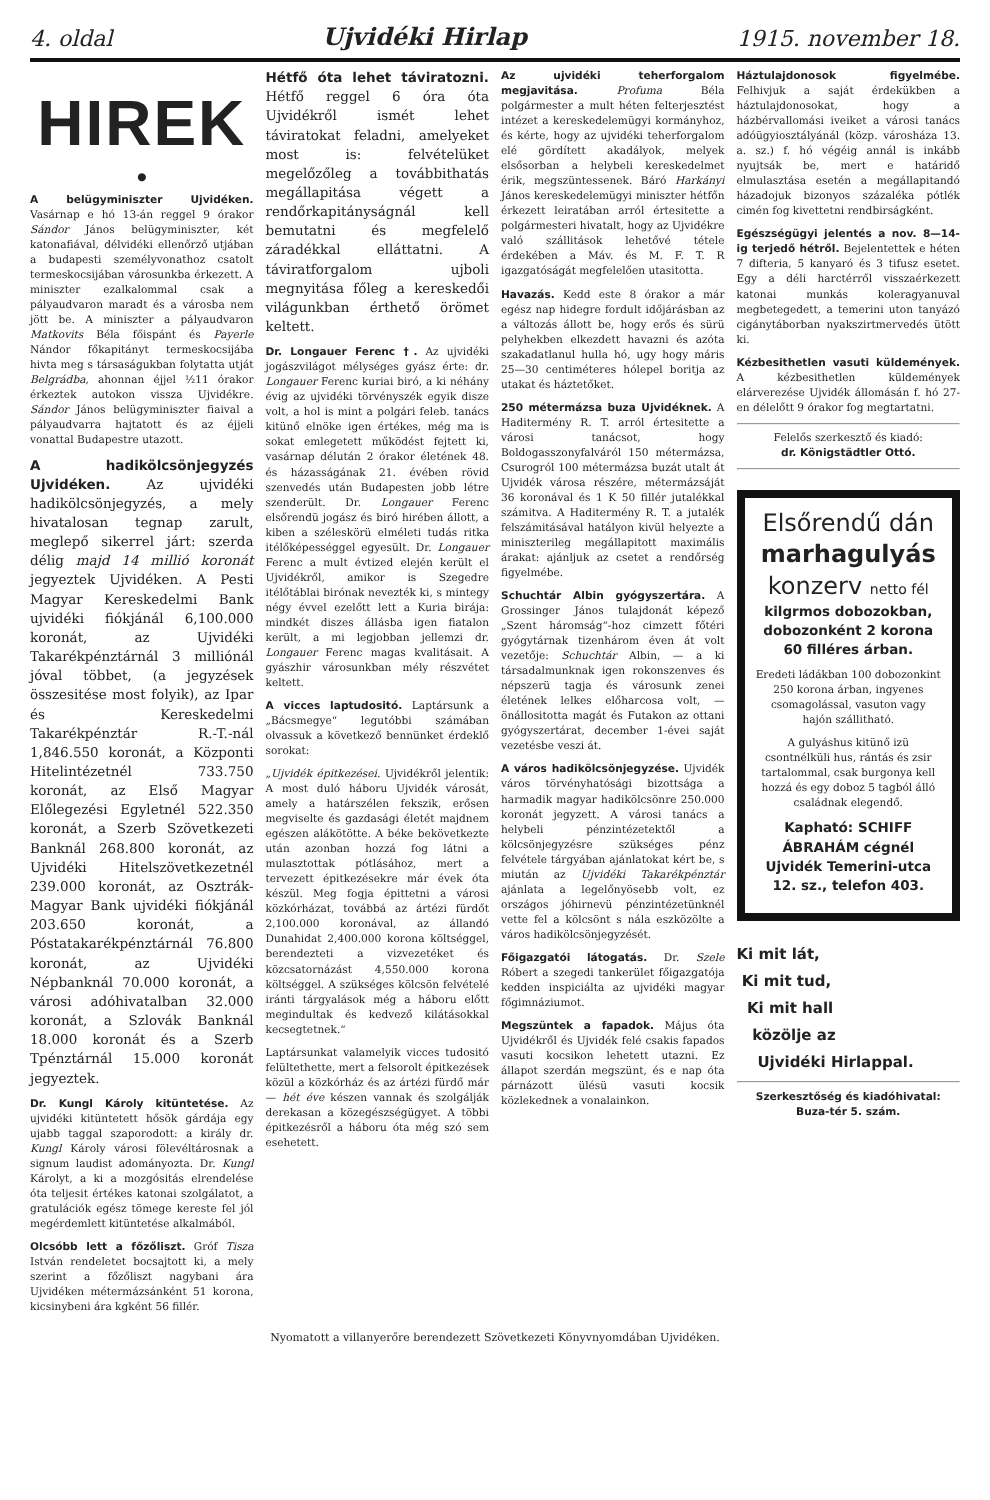4. oldal Ujvidéki Hirlap 1915. november 18.
HIREK
●
A belügyminiszter Ujvidéken. Vasárnap e hó 13-án reggel 9 órakor Sándor János belügyminiszter, két katonafiával, délvidéki ellenőrző utjában a budapesti személyvonathoz csatolt termeskocsijában városunkba érkezett. A miniszter ezalkalommal csak a pályaudvaron maradt és a városba nem jött be. A miniszter a pályaudvaron Matkovits Béla főispánt és Payerle Nándor főkapitányt termeskocsijába hivta meg s társaságukban folytatta utját Belgrádba, ahonnan éjjel ½11 órakor érkeztek autokon vissza Ujvidékre. Sándor János belügyminiszter fiaival a pályaudvarra hajtatott és az éjjeli vonattal Budapestre utazott.
A hadikölcsönjegyzés Ujvidéken. Az ujvidéki hadikölcsönjegyzés, a mely hivatalosan tegnap zarult, meglepő sikerrel járt: szerda délig majd 14 millió koronát jegyeztek Ujvidéken. A Pesti Magyar Kereskedelmi Bank ujvidéki fiókjánál 6,100.000 koronát, az Ujvidéki Takarékpénztárnál 3 milliónál jóval többet, (a jegyzések összesitése most folyik), az Ipar és Kereskedelmi Takarékpénztár R.-T.-nál 1,846.550 koronát, a Központi Hitelintézetnél 733.750 koronát, az Első Magyar Előlegezési Egyletnél 522.350 koronát, a Szerb Szövetkezeti Banknál 268.800 koronát, az Ujvidéki Hitelszövetkezetnél 239.000 koronát, az Osztrák-Magyar Bank ujvidéki fiókjánál 203.650 koronát, a Póstatakarékpénztárnál 76.800 koronát, az Ujvidéki Népbanknál 70.000 koronát, a városi adóhivatalban 32.000 koronát, a Szlovák Banknál 18.000 koronát és a Szerb Tpénztárnál 15.000 koronát jegyeztek.
Dr. Kungl Károly kitüntetése. Az ujvidéki kitüntetett hősök gárdája egy ujabb taggal szaporodott: a király dr. Kungl Károly városi fölevéltárosnak a signum laudist adományozta. Dr. Kungl Károlyt, a ki a mozgósitás elrendelése óta teljesit értékes katonai szolgálatot, a gratulációk egész tömege kereste fel jól megérdemlett kitüntetése alkalmából.
Olcsóbb lett a főzőliszt. Gróf Tisza István rendeletet bocsajtott ki, a mely szerint a főzőliszt nagybani ára Ujvidéken métermázsánként 51 korona, kicsinybeni ára kgként 56 fillér.
Hétfő óta lehet táviratozni. Hétfő reggel 6 óra óta Ujvidékről ismét lehet táviratokat feladni, amelyeket most is: felvételüket megelőzőleg a továbbithatás megállapitása végett a rendőrkapitányságnál kell bemutatni és megfelelő záradékkal elláttatni. A táviratforgalom ujboli megnyitása főleg a kereskedői világunkban érthető örömet keltett.
Dr. Longauer Ferenc †. Az ujvidéki jogászvilágot mélységes gyász érte: dr. Longauer Ferenc kuriai biró, a ki néhány évig az ujvidéki törvényszék egyik disze volt, a hol is mint a polgári feleb. tanács kitünő elnöke igen értékes, még ma is sokat emlegetett működést fejtett ki, vasárnap délután 2 órakor életének 48. és házasságának 21. évében rövid szenvedés után Budapesten jobb létre szenderült. Dr. Longauer Ferenc elsőrendü jogász és biró hirében állott, a kiben a széleskörü elméleti tudás ritka itélőképességgel egyesült. Dr. Longauer Ferenc a mult évtized elején került el Ujvidékről, amikor is Szegedre itélőtáblai birónak nevezték ki, s mintegy négy évvel ezelőtt lett a Kuria birája: mindkét diszes állásba igen fiatalon került, a mi legjobban jellemzi dr. Longauer Ferenc magas kvalitásait. A gyászhir városunkban mély részvétet keltett.
A vicces laptudositó. Laptársunk a „Bácsmegye“ legutóbbi számában olvassuk a következő bennünket érdeklő sorokat:
„Ujvidék épitkezései. Ujvidékről jelentik: A most duló háboru Ujvidék városát, amely a határszélen fekszik, erősen megviselte és gazdasági életét majdnem egészen alákötötte. A béke bekövetkezte után azonban hozzá fog látni a mulasztottak pótlásához, mert a tervezett épitkezésekre már évek óta készül. Meg fogja épittetni a városi közkórházat, továbbá az ártézi fürdőt 2,100.000 koronával, az állandó Dunahidat 2,400.000 korona költséggel, berendezteti a vizvezetéket és közcsatornázást 4,550.000 korona költséggel. A szükséges kölcsön felvételé iránti tárgyalások még a háboru előtt megindultak és kedvező kilátásokkal kecsegtetnek.“
Laptársunkat valamelyik vicces tudositó felültethette, mert a felsorolt épitkezések közül a közkórház és az ártézi fürdő már — hét éve készen vannak és szolgálják derekasan a közegészségügyet. A többi épitkezésről a háboru óta még szó sem esehetett.
Az ujvidéki teherforgalom megjavitása. Profuma Béla polgármester a mult héten felterjesztést intézet a kereskedelemügyi kormányhoz, és kérte, hogy az ujvidéki teherforgalom elé gördített akadályok, melyek elsősorban a helybeli kereskedelmet érik, megszüntessenek. Báró Harkányi János kereskedelemügyi miniszter hétfőn érkezett leiratában arról értesitette a polgármesteri hivatalt, hogy az Ujvidékre való szállitások lehetővé tétele érdekében a Máv. és M. F. T. R igazgatóságát megfelelően utasitotta.
Havazás. Kedd este 8 órakor a már egész nap hidegre fordult időjárásban az a változás állott be, hogy erős és sürü pelyhekben elkezdett havazni és azóta szakadatlanul hulla hó, ugy hogy máris 25—30 centiméteres hólepel boritja az utakat és háztetőket.
250 métermázsa buza Ujvidéknek. A Haditermény R. T. arról értesitette a városi tanácsot, hogy Boldogasszonyfalváról 150 métermázsa, Csurogról 100 métermázsa buzát utalt át Ujvidék városa részére, métermázsáját 36 koronával és 1 K 50 fillér jutalékkal számitva. A Haditermény R. T. a jutalék felszámitásával hatályon kivül helyezte a miniszterileg megállapitott maximális árakat: ajánljuk az csetet a rendőrség figyelmébe.
Schuchtár Albin gyógyszertára. A Grossinger János tulajdonát képező „Szent háromság“-hoz cimzett főtéri gyógytárnak tizenhárom éven át volt vezetője: Schuchtár Albin, — a ki társadalmunknak igen rokonszenves és népszerü tagja és városunk zenei életének lelkes előharcosa volt, — önállositotta magát és Futakon az ottani gyógyszertárat, december 1-évei saját vezetésbe veszi át.
A város hadikölcsönjegyzése. Ujvidék város törvényhatósági bizottsága a harmadik magyar hadikölcsönre 250.000 koronát jegyzett. A városi tanács a helybeli pénzintézetektől a kölcsönjegyzésre szükséges pénz felvétele tárgyában ajánlatokat kért be, s miután az Ujvidéki Takarékpénztár ajánlata a legelőnyösebb volt, ez országos jóhirnevü pénzintézetünknél vette fel a kölcsönt s nála eszközölte a város hadikölcsönjegyzését.
Főigazgatói látogatás. Dr. Szele Róbert a szegedi tankerület főigazgatója kedden inspiciálta az ujvidéki magyar főgimnáziumot.
Megszüntek a fapadok. Május óta Ujvidékről és Ujvidék felé csakis fapados vasuti kocsikon lehetett utazni. Ez állapot szerdán megszünt, és e nap óta párnázott ülésü vasuti kocsik közlekednek a vonalainkon.
Háztulajdonosok figyelmébe. Felhivjuk a saját érdekükben a háztulajdonosokat, hogy a házbérvallomási iveiket a városi tanács adóügyiosztályánál (közp. városháza 13. a. sz.) f. hó végéig annál is inkább nyujtsák be, mert e határidő elmulasztása esetén a megállapitandó házadojuk bizonyos százaléka pótlék cimén fog kivettetni rendbirságként.
Egészségügyi jelentés a nov. 8—14-ig terjedő hétről. Bejelentettek e héten 7 difteria, 5 kanyaró és 3 tifusz esetet. Egy a déli harctérről visszaérkezett katonai munkás koleragyanuval megbetegedett, a temerini uton tanyázó cigánytáborban nyakszirtmervedés ütött ki.
Kézbesithetlen vasuti küldemények. A kézbesithetlen küldemények elárverezése Ujvidék állomásán f. hó 27-en délelőtt 9 órakor fog megtartatni.
Felelős szerkesztő és kiadó:
dr. Königstädtler Ottó.
Elsőrendű dán
marhagulyás
konzerv netto fél
kilgrmos dobozokban, dobozonként 2 korona 60 filléres árban.
Eredeti ládákban 100 dobozonkint 250 korona árban, ingyenes csomagolással, vasuton vagy hajón szállitható.
A gulyáshus kitünő izü csontnélküli hus, rántás és zsir tartalommal, csak burgonya kell hozzá és egy doboz 5 tagból álló családnak elegendő.
Kapható: SCHIFF ÁBRAHÁM cégnél Ujvidék Temerini-utca 12. sz., telefon 403.
Ki mit lát,
Ki mit tud,
Ki mit hall
közölje az
Ujvidéki Hirlappal.
Szerkesztőség és kiadóhivatal:
Buza-tér 5. szám.
Nyomatott a villanyerőre berendezett Szövetkezeti Könyvnyomdában Ujvidéken.